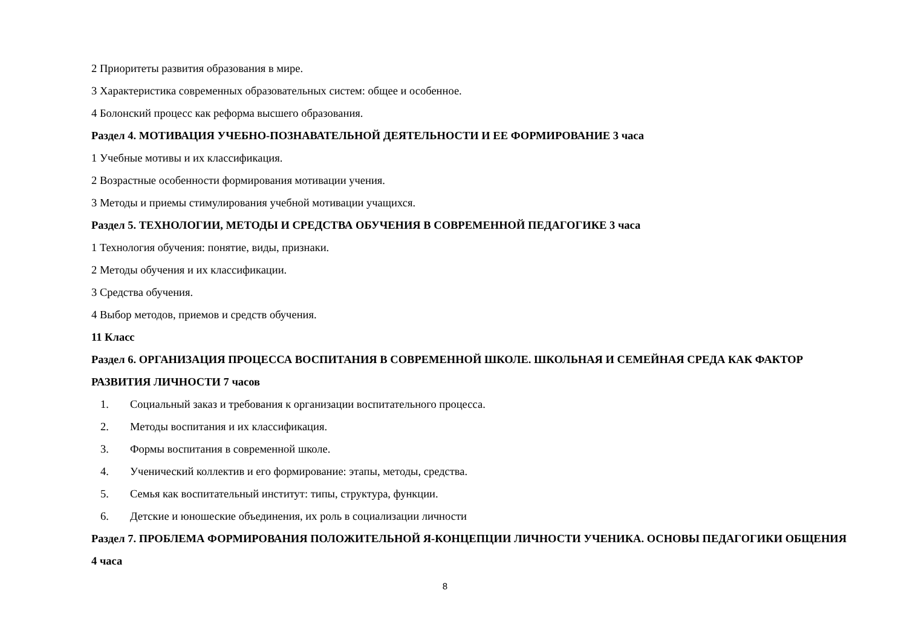2 Приоритеты развития образования в мире.
3 Характеристика современных образовательных систем: общее и особенное.
4 Болонский процесс как реформа высшего образования.
Раздел 4. МОТИВАЦИЯ УЧЕБНО-ПОЗНАВАТЕЛЬНОЙ ДЕЯТЕЛЬНОСТИ И ЕЕ ФОРМИРОВАНИЕ 3 часа
1 Учебные мотивы и их классификация.
2 Возрастные особенности формирования мотивации учения.
3 Методы и приемы стимулирования учебной мотивации учащихся.
Раздел 5. ТЕХНОЛОГИИ, МЕТОДЫ И СРЕДСТВА ОБУЧЕНИЯ В СОВРЕМЕННОЙ ПЕДАГОГИКЕ 3 часа
1 Технология обучения: понятие, виды, признаки.
2 Методы обучения и их классификации.
3 Средства обучения.
4 Выбор методов, приемов и средств обучения.
11 Класс
Раздел 6. ОРГАНИЗАЦИЯ ПРОЦЕССА ВОСПИТАНИЯ В СОВРЕМЕННОЙ ШКОЛЕ. ШКОЛЬНАЯ И СЕМЕЙНАЯ СРЕДА КАК ФАКТОР РАЗВИТИЯ ЛИЧНОСТИ 7 часов
1. Социальный заказ и требования к организации воспитательного процесса.
2. Методы воспитания и их классификация.
3. Формы воспитания в современной школе.
4. Ученический коллектив и его формирование: этапы, методы, средства.
5. Семья как воспитательный институт: типы, структура, функции.
6. Детские и юношеские объединения, их роль в социализации личности
Раздел 7. ПРОБЛЕМА ФОРМИРОВАНИЯ ПОЛОЖИТЕЛЬНОЙ Я-КОНЦЕПЦИИ ЛИЧНОСТИ УЧЕНИКА. ОСНОВЫ ПЕДАГОГИКИ ОБЩЕНИЯ 4 часа
8